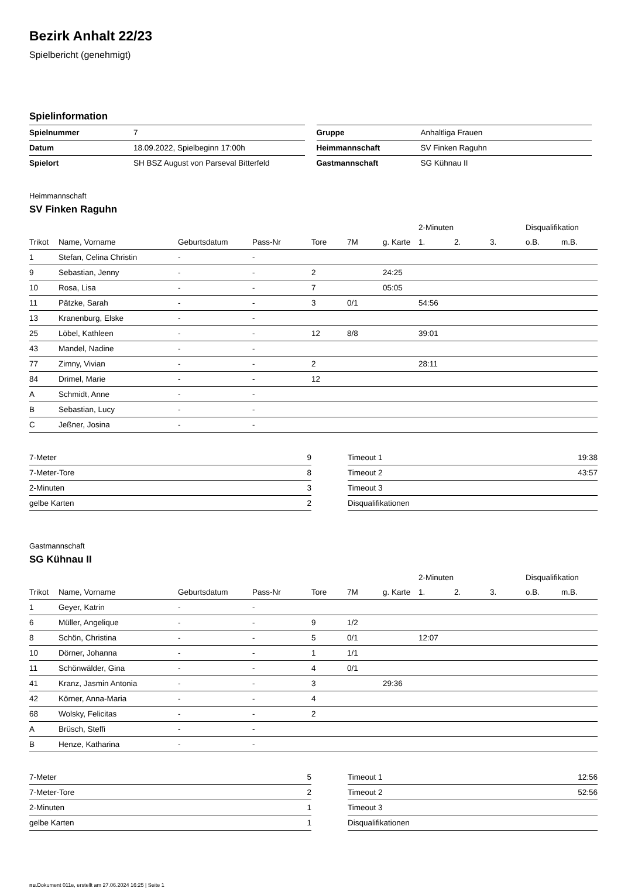Bezirk Anhalt 22/23
Spielbericht (genehmigt)
Spielinformation
| Spielnummer | 7 |
| Datum | 18.09.2022, Spielbeginn 17:00h |
| Spielort | SH BSZ August von Parseval Bitterfeld |
| Gruppe | Anhaltliga Frauen |
| Heimmannschaft | SV Finken Raguhn |
| Gastmannschaft | SG Kühnau II |
Heimmannschaft
SV Finken Raguhn
| | | | | | | | 2-Minuten | | | Disqualifikation | |
| Trikot | Name, Vorname | Geburtsdatum | Pass-Nr | Tore | 7M | g. Karte | 1. | 2. | 3. | o.B. | m.B. |
| 1 | Stefan, Celina Christin | - | - | | | | | | | | |
| 9 | Sebastian, Jenny | - | - | 2 | | 24:25 | | | | | |
| 10 | Rosa, Lisa | - | - | 7 | | 05:05 | | | | | |
| 11 | Pätzke, Sarah | - | - | 3 | 0/1 | | 54:56 | | | | |
| 13 | Kranenburg, Elske | - | - | | | | | | | | |
| 25 | Löbel, Kathleen | - | - | 12 | 8/8 | | 39:01 | | | | |
| 43 | Mandel, Nadine | - | - | | | | | | | | |
| 77 | Zimny, Vivian | - | - | 2 | | | 28:11 | | | | |
| 84 | Drimel, Marie | - | - | 12 | | | | | | | |
| A | Schmidt, Anne | - | - | | | | | | | | |
| B | Sebastian, Lucy | - | - | | | | | | | | |
| C | Jeßner, Josina | - | - | | | | | | | | |
| 7-Meter | 9 |
| 7-Meter-Tore | 8 |
| 2-Minuten | 3 |
| gelbe Karten | 2 |
| Timeout 1 | 19:38 |
| Timeout 2 | 43:57 |
| Timeout 3 | |
| Disqualifikationen | |
Gastmannschaft
SG Kühnau II
| | | | | | | | 2-Minuten | | | Disqualifikation | |
| Trikot | Name, Vorname | Geburtsdatum | Pass-Nr | Tore | 7M | g. Karte | 1. | 2. | 3. | o.B. | m.B. |
| 1 | Geyer, Katrin | - | - | | | | | | | | |
| 6 | Müller, Angelique | - | - | 9 | 1/2 | | | | | | |
| 8 | Schön, Christina | - | - | 5 | 0/1 | | 12:07 | | | | |
| 10 | Dörner, Johanna | - | - | 1 | 1/1 | | | | | | |
| 11 | Schönwälder, Gina | - | - | 4 | 0/1 | | | | | | |
| 41 | Kranz, Jasmin Antonia | - | - | 3 | | 29:36 | | | | | |
| 42 | Körner, Anna-Maria | - | - | 4 | | | | | | | |
| 68 | Wolsky, Felicitas | - | - | 2 | | | | | | | |
| A | Brüsch, Steffi | - | - | | | | | | | | |
| B | Henze, Katharina | - | - | | | | | | | | |
| 7-Meter | 5 |
| 7-Meter-Tore | 2 |
| 2-Minuten | 1 |
| gelbe Karten | 1 |
| Timeout 1 | 12:56 |
| Timeout 2 | 52:56 |
| Timeout 3 | |
| Disqualifikationen | |
nu.Dokument 011e, erstellt am 27.06.2024 16:25 | Seite 1